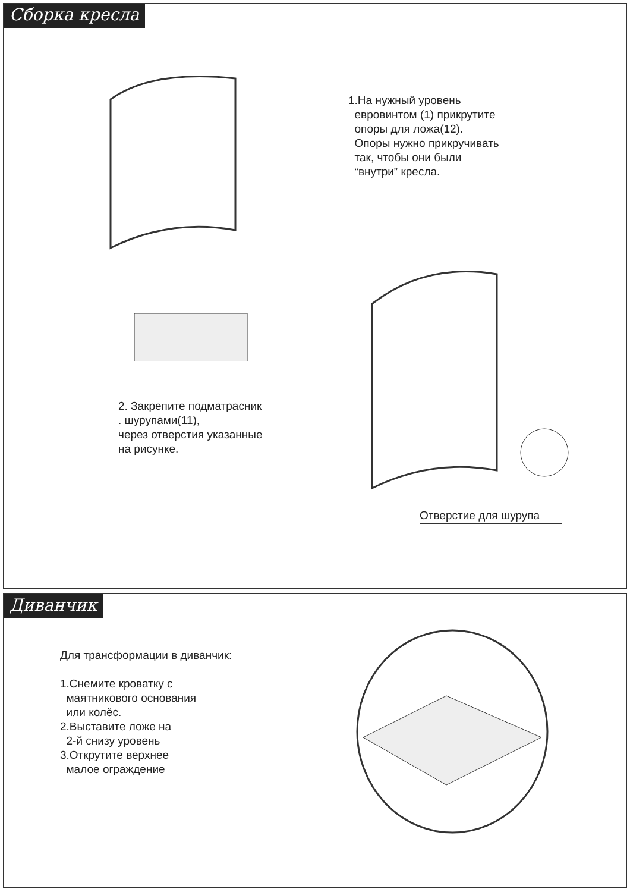Сборка кресла
2. Закрепите подматрасник
. шурупами(11),
через отверстия указанные
на рисунке.
1.На нужный уровень
евровинтом (1) прикрутите
опоры для ложа(12).
Опоры нужно прикручивать
так, чтобы они были
“внутри” кресла.
Отверстие для шурупа
Диванчик
Для трансформации в диванчик:
1.Снемите кроватку с
маятникового основания
или колёс.
2.Выставите ложе на
2-й снизу уровень
3.Открутите верхнее
малое ограждение